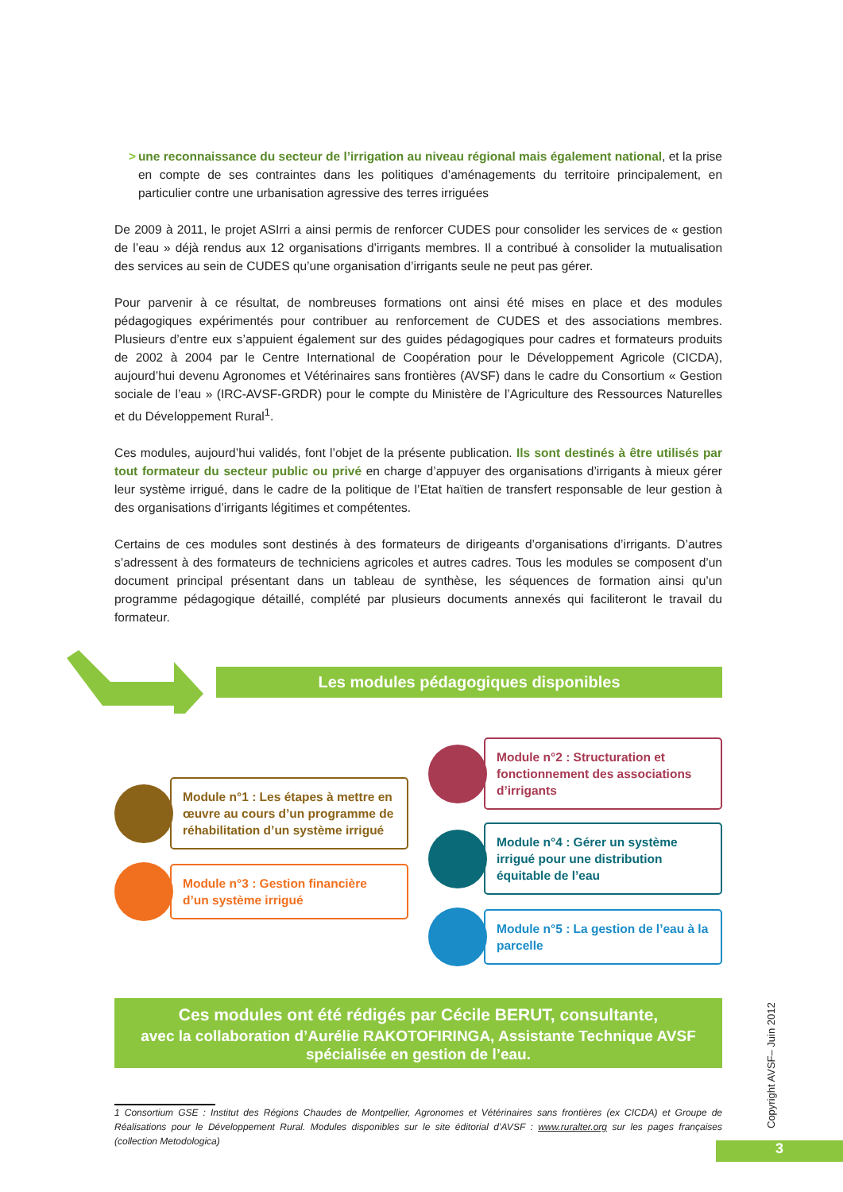> une reconnaissance du secteur de l’irrigation au niveau régional mais également national, et la prise en compte de ses contraintes dans les politiques d’aménagements du territoire principalement, en particulier contre une urbanisation agressive des terres irriguées
De 2009 à 2011, le projet ASIrri a ainsi permis de renforcer CUDES pour consolider les services de « gestion de l’eau » déjà rendus aux 12 organisations d’irrigants membres. Il a contribué à consolider la mutualisation des services au sein de CUDES qu’une organisation d’irrigants seule ne peut pas gérer.
Pour parvenir à ce résultat, de nombreuses formations ont ainsi été mises en place et des modules pédagogiques expérimentés pour contribuer au renforcement de CUDES et des associations membres. Plusieurs d’entre eux s’appuient également sur des guides pédagogiques pour cadres et formateurs produits de 2002 à 2004 par le Centre International de Coopération pour le Développement Agricole (CICDA), aujourd’hui devenu Agronomes et Vétérinaires sans frontières (AVSF) dans le cadre du Consortium « Gestion sociale de l’eau » (IRC-AVSF-GRDR) pour le compte du Ministère de l’Agriculture des Ressources Naturelles et du Développement Rural<sup>1</sup>.
Ces modules, aujourd’hui validés, font l’objet de la présente publication. Ils sont destinés à être utilisés par tout formateur du secteur public ou privé en charge d’appuyer des organisations d’irrigants à mieux gérer leur système irrigué, dans le cadre de la politique de l’Etat haïtien de transfert responsable de leur gestion à des organisations d’irrigants légitimes et compétentes.
Certains de ces modules sont destinés à des formateurs de dirigeants d’organisations d’irrigants. D’autres s’adressent à des formateurs de techniciens agricoles et autres cadres. Tous les modules se composent d’un document principal présentant dans un tableau de synthèse, les séquences de formation ainsi qu’un programme pédagogique détaillé, complété par plusieurs documents annexés qui faciliteront le travail du formateur.
Les modules pédagogiques disponibles
Module n°1 : Les étapes à mettre en œuvre au cours d’un programme de réhabilitation d’un système irrigué
Module n°3 : Gestion financière d’un système irrigué
Module n°2 : Structuration et fonctionnement des associations d’irrigants
Module n°4 : Gérer un système irrigué pour une distribution équitable de l’eau
Module n°5 : La gestion de l’eau à la parcelle
Ces modules ont été rédigés par Cécile BERUT, consultante,
avec la collaboration d’Aurélie RAKOTOFIRINGA, Assistante Technique AVSF
spécialisée en gestion de l’eau.
1 Consortium GSE : Institut des Régions Chaudes de Montpellier, Agronomes et Vétérinaires sans frontières (ex CICDA) et Groupe de Réalisations pour le Développement Rural. Modules disponibles sur le site éditorial d’AVSF : www.ruralter.org sur les pages françaises (collection Metodologica)
Copyright AVSF– Juin 2012
3